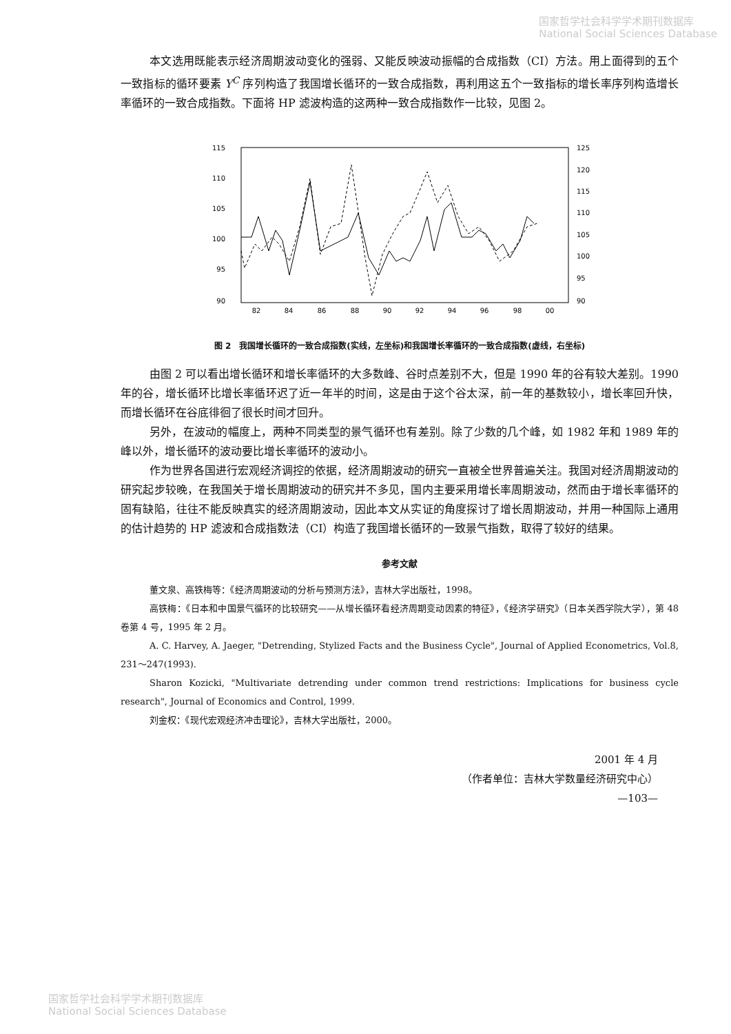国家哲学社会科学学术期刊数据库
National Social Sciences Database
本文选用既能表示经济周期波动变化的强弱、又能反映波动振幅的合成指数（CI）方法。用上面得到的五个一致指标的循环要素 Y<sup>C</sup> 序列构造了我国增长循环的一致合成指数，再利用这五个一致指标的增长率序列构造增长率循环的一致合成指数。下面将 HP 滤波构造的这两种一致合成指数作一比较，见图 2。
115
110
105
100
95
90
125
120
115
110
105
100
95
90
82
84
86
88
90
92
94
96
98
00
图 2　我国增长循环的一致合成指数(实线，左坐标)和我国增长率循环的一致合成指数(虚线，右坐标)
由图 2 可以看出增长循环和增长率循环的大多数峰、谷时点差别不大，但是 1990 年的谷有较大差别。1990 年的谷，增长循环比增长率循环迟了近一年半的时间，这是由于这个谷太深，前一年的基数较小，增长率回升快，而增长循环在谷底徘徊了很长时间才回升。
另外，在波动的幅度上，两种不同类型的景气循环也有差别。除了少数的几个峰，如 1982 年和 1989 年的峰以外，增长循环的波动要比增长率循环的波动小。
作为世界各国进行宏观经济调控的依据，经济周期波动的研究一直被全世界普遍关注。我国对经济周期波动的研究起步较晚，在我国关于增长周期波动的研究并不多见，国内主要采用增长率周期波动，然而由于增长率循环的固有缺陷，往往不能反映真实的经济周期波动，因此本文从实证的角度探讨了增长周期波动，并用一种国际上通用的估计趋势的 HP 滤波和合成指数法（CI）构造了我国增长循环的一致景气指数，取得了较好的结果。
参考文献
董文泉、高铁梅等：《经济周期波动的分析与预测方法》，吉林大学出版社，1998。
高铁梅：《日本和中国景气循环的比较研究——从增长循环看经济周期变动因素的特征》，《经济学研究》（日本关西学院大学），第 48 卷第 4 号，1995 年 2 月。
A. C. Harvey, A. Jaeger, "Detrending, Stylized Facts and the Business Cycle", Journal of Applied Econometrics, Vol.8, 231～247(1993).
Sharon Kozicki, "Multivariate detrending under common trend restrictions: Implications for business cycle research", Journal of Economics and Control, 1999.
刘金权：《现代宏观经济冲击理论》，吉林大学出版社，2000。
2001 年 4 月
（作者单位：吉林大学数量经济研究中心）
—103—
国家哲学社会科学学术期刊数据库
National Social Sciences Database